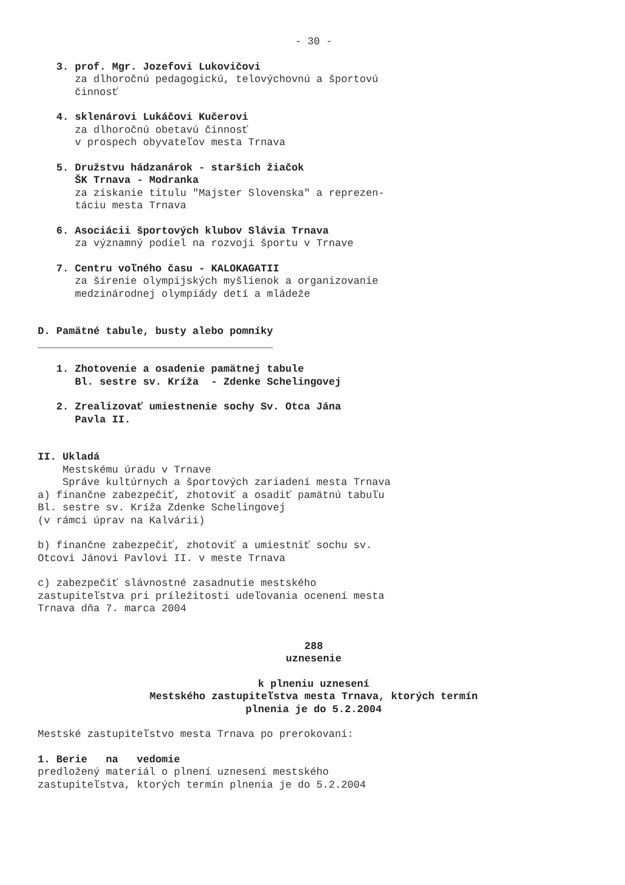- 30 -
3. prof. Mgr. Jozefovi Lukovičovi
za dlhoročnú pedagogickú, telovýchovnú a športovú
činnosť
4. sklenárovi Lukáčovi Kučerovi
za dlhoročnú obetavú činnosť
v prospech obyvateľov mesta Trnava
5. Družstvu hádzanárok - starších žiačok
ŠK Trnava - Modranka
za získanie titulu "Majster Slovenska" a reprezen-
táciu mesta Trnava
6. Asociácii športových klubov Slávia Trnava
za významný podiel na rozvoji športu v Trnave
7. Centru voľného času - KALOKAGATII
za šírenie olympijských myšlienok a organizovanie
medzinárodnej olympiády detí a mládeže
D. Pamätné tabule, busty alebo pomníky
______________________________________
1. Zhotovenie a osadenie pamätnej tabule
Bl. sestre sv. Kríža - Zdenke Schelingovej
2. Zrealizovať umiestnenie sochy Sv. Otca Jána
Pavla II.
II. Ukladá
Mestskému úradu v Trnave
Správe kultúrnych a športových zariadení mesta Trnava
a) finančne zabezpečiť, zhotoviť a osadiť pamätnú tabuľu
Bl. sestre sv. Kríža Zdenke Schelingovej
(v rámci úprav na Kalvárii)
b) finančne zabezpečiť, zhotoviť a umiestniť sochu sv.
Otcovi Jánovi Pavlovi II. v meste Trnava
c) zabezpečiť slávnostné zasadnutie mestského
zastupiteľstva pri príležitosti udeľovania ocenení mesta
Trnava dňa 7. marca 2004
288
uznesenie
k plneniu uznesení
Mestského zastupiteľstva mesta Trnava, ktorých termín
plnenia je do 5.2.2004
Mestské zastupiteľstvo mesta Trnava po prerokovaní:
1. Berie na vedomie
predložený materiál o plnení uznesení mestského
zastupiteľstva, ktorých termín plnenia je do 5.2.2004